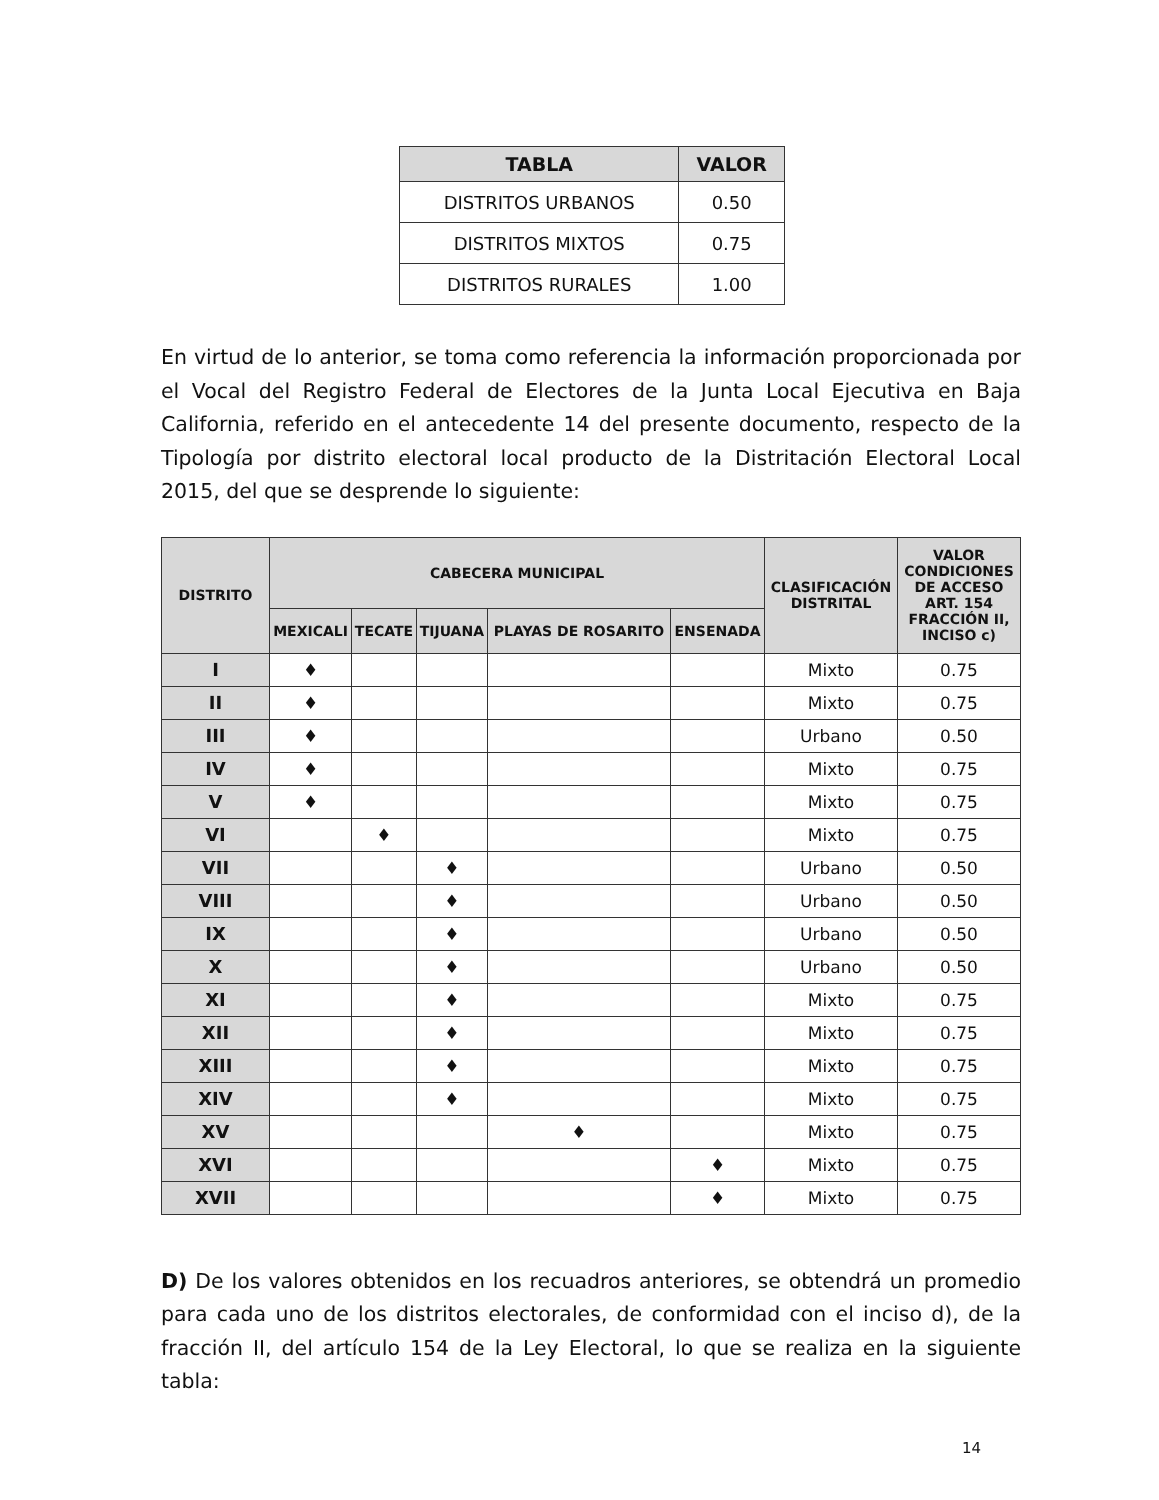| TABLA | VALOR |
| --- | --- |
| DISTRITOS URBANOS | 0.50 |
| DISTRITOS MIXTOS | 0.75 |
| DISTRITOS RURALES | 1.00 |
En virtud de lo anterior, se toma como referencia la información proporcionada por el Vocal del Registro Federal de Electores de la Junta Local Ejecutiva en Baja California, referido en el antecedente 14 del presente documento, respecto de la Tipología por distrito electoral local producto de la Distritación Electoral Local 2015, del que se desprende lo siguiente:
| DISTRITO | CABECERA MUNICIPAL | | | | | CLASIFICACIÓN DISTRITAL | VALOR CONDICIONES DE ACCESO ART. 154 FRACCIÓN II, INCISO c) |
| --- | --- | --- | --- | --- | --- | --- | --- |
| | MEXICALI | TECATE | TIJUANA | PLAYAS DE ROSARITO | ENSENADA | | |
| I | ♦ | | | | | Mixto | 0.75 |
| II | ♦ | | | | | Mixto | 0.75 |
| III | ♦ | | | | | Urbano | 0.50 |
| IV | ♦ | | | | | Mixto | 0.75 |
| V | ♦ | | | | | Mixto | 0.75 |
| VI | | ♦ | | | | Mixto | 0.75 |
| VII | | | ♦ | | | Urbano | 0.50 |
| VIII | | | ♦ | | | Urbano | 0.50 |
| IX | | | ♦ | | | Urbano | 0.50 |
| X | | | ♦ | | | Urbano | 0.50 |
| XI | | | ♦ | | | Mixto | 0.75 |
| XII | | | ♦ | | | Mixto | 0.75 |
| XIII | | | ♦ | | | Mixto | 0.75 |
| XIV | | | ♦ | | | Mixto | 0.75 |
| XV | | | | ♦ | | Mixto | 0.75 |
| XVI | | | | | ♦ | Mixto | 0.75 |
| XVII | | | | | ♦ | Mixto | 0.75 |
D) De los valores obtenidos en los recuadros anteriores, se obtendrá un promedio para cada uno de los distritos electorales, de conformidad con el inciso d), de la fracción II, del artículo 154 de la Ley Electoral, lo que se realiza en la siguiente tabla:
14